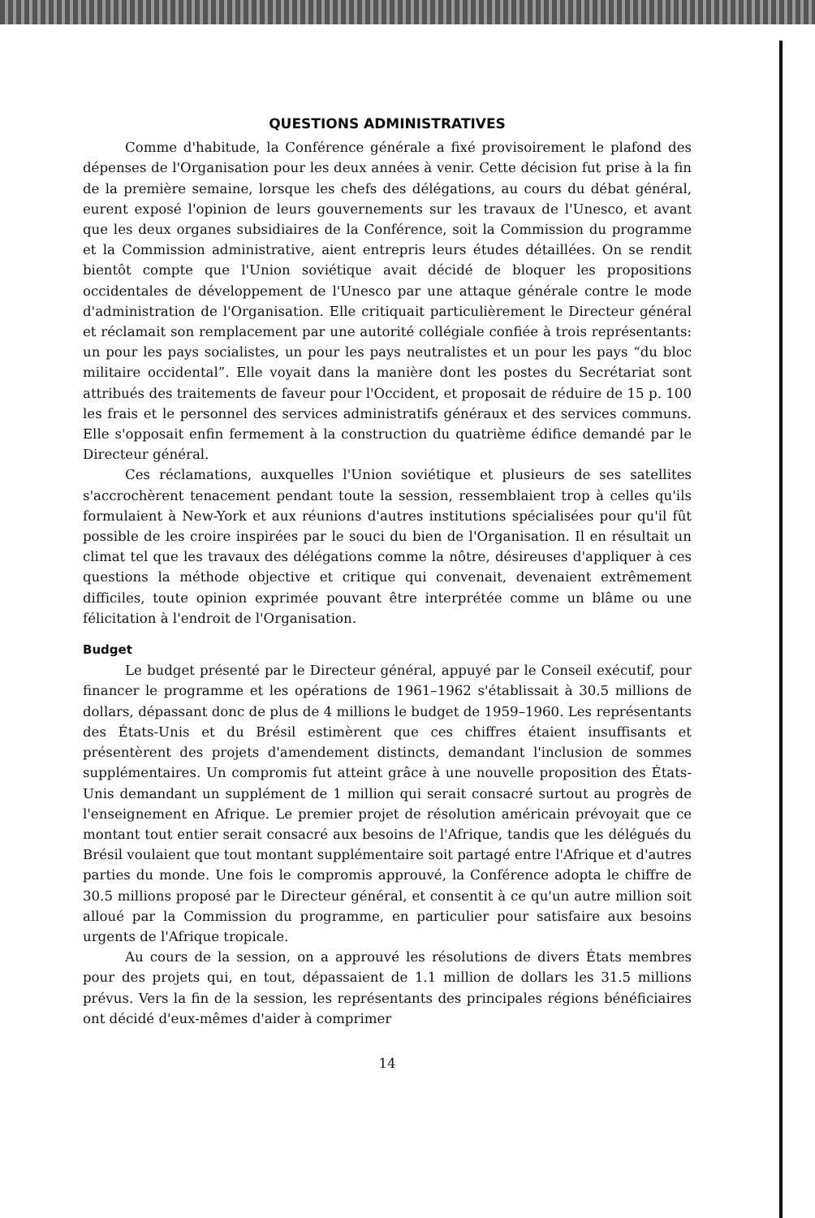QUESTIONS ADMINISTRATIVES
Comme d'habitude, la Conférence générale a fixé provisoirement le plafond des dépenses de l'Organisation pour les deux années à venir. Cette décision fut prise à la fin de la première semaine, lorsque les chefs des délégations, au cours du débat général, eurent exposé l'opinion de leurs gouvernements sur les travaux de l'Unesco, et avant que les deux organes subsidiaires de la Conférence, soit la Commission du programme et la Commission administrative, aient entrepris leurs études détaillées. On se rendit bientôt compte que l'Union soviétique avait décidé de bloquer les propositions occidentales de développement de l'Unesco par une attaque générale contre le mode d'administration de l'Organisation. Elle critiquait particulièrement le Directeur général et réclamait son remplacement par une autorité collégiale confiée à trois représentants: un pour les pays socialistes, un pour les pays neutralistes et un pour les pays “du bloc militaire occidental”. Elle voyait dans la manière dont les postes du Secrétariat sont attribués des traitements de faveur pour l'Occident, et proposait de réduire de 15 p. 100 les frais et le personnel des services administratifs généraux et des services communs. Elle s'opposait enfin fermement à la construction du quatrième édifice demandé par le Directeur général.
Ces réclamations, auxquelles l'Union soviétique et plusieurs de ses satellites s'accrochèrent tenacement pendant toute la session, ressemblaient trop à celles qu'ils formulaient à New-York et aux réunions d'autres institutions spécialisées pour qu'il fût possible de les croire inspirées par le souci du bien de l'Organisation. Il en résultait un climat tel que les travaux des délégations comme la nôtre, désireuses d'appliquer à ces questions la méthode objective et critique qui convenait, devenaient extrêmement difficiles, toute opinion exprimée pouvant être interprétée comme un blâme ou une félicitation à l'endroit de l'Organisation.
Budget
Le budget présenté par le Directeur général, appuyé par le Conseil exécutif, pour financer le programme et les opérations de 1961–1962 s'établissait à 30.5 millions de dollars, dépassant donc de plus de 4 millions le budget de 1959–1960. Les représentants des États-Unis et du Brésil estimèrent que ces chiffres étaient insuffisants et présentèrent des projets d'amendement distincts, demandant l'inclusion de sommes supplémentaires. Un compromis fut atteint grâce à une nouvelle proposition des États-Unis demandant un supplément de 1 million qui serait consacré surtout au progrès de l'enseignement en Afrique. Le premier projet de résolution américain prévoyait que ce montant tout entier serait consacré aux besoins de l'Afrique, tandis que les délégués du Brésil voulaient que tout montant supplémentaire soit partagé entre l'Afrique et d'autres parties du monde. Une fois le compromis approuvé, la Conférence adopta le chiffre de 30.5 millions proposé par le Directeur général, et consentit à ce qu'un autre million soit alloué par la Commission du programme, en particulier pour satisfaire aux besoins urgents de l'Afrique tropicale.
Au cours de la session, on a approuvé les résolutions de divers États membres pour des projets qui, en tout, dépassaient de 1.1 million de dollars les 31.5 millions prévus. Vers la fin de la session, les représentants des principales régions bénéficiaires ont décidé d'eux-mêmes d'aider à comprimer
14